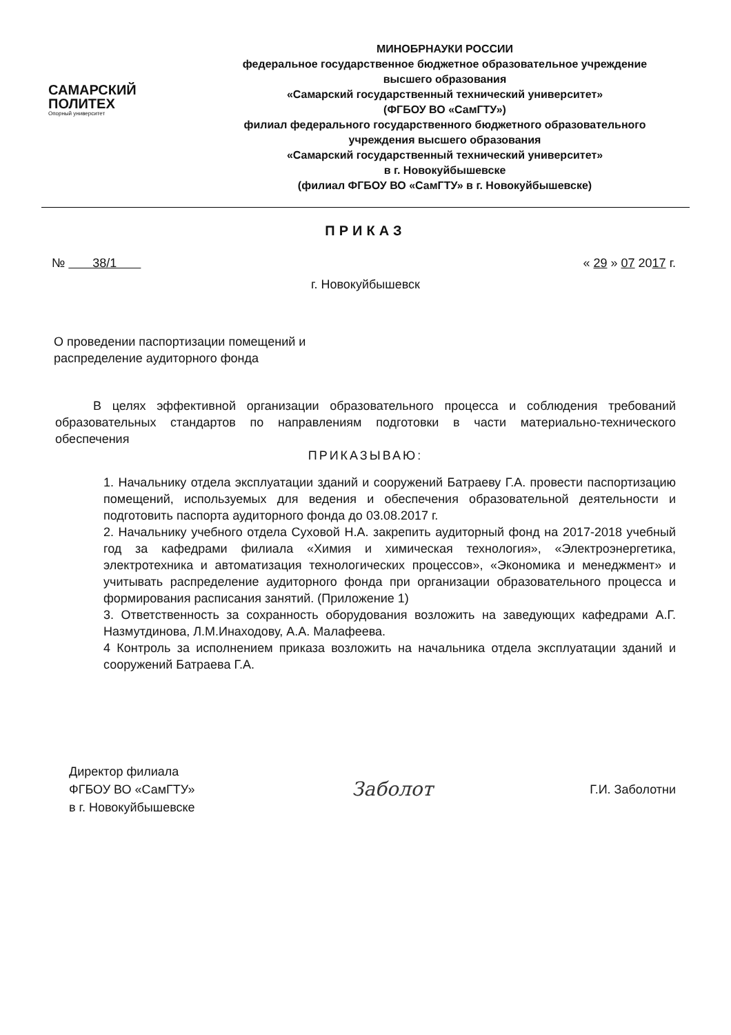САМАРСКИЙ
ПОЛИТЕХ
Опорный университет
МИНОБРНАУКИ РОССИИ
федеральное государственное бюджетное образовательное учреждение
высшего образования
«Самарский государственный технический университет»
(ФГБОУ ВО «СамГТУ»)
филиал федерального государственного бюджетного образовательного
учреждения высшего образования
«Самарский государственный технический университет»
в г. Новокуйбышевске
(филиал ФГБОУ ВО «СамГТУ» в г. Новокуйбышевске)
ПРИКАЗ
№ 38/1 « 29 » 07 2017 г.
г. Новокуйбышевск
О проведении паспортизации помещений и
распределение аудиторного фонда
В целях эффективной организации образовательного процесса и соблюдения требований образовательных стандартов по направлениям подготовки в части материально-технического обеспечения
ПРИКАЗЫВАЮ:
1. Начальнику отдела эксплуатации зданий и сооружений Батраеву Г.А. провести паспортизацию помещений, используемых для ведения и обеспечения образовательной деятельности и подготовить паспорта аудиторного фонда до 03.08.2017 г.
2. Начальнику учебного отдела Суховой Н.А. закрепить аудиторный фонд на 2017-2018 учебный год за кафедрами филиала «Химия и химическая технология», «Электроэнергетика, электротехника и автоматизация технологических процессов», «Экономика и менеджмент» и учитывать распределение аудиторного фонда при организации образовательного процесса и формирования расписания занятий. (Приложение 1)
3. Ответственность за сохранность оборудования возложить на заведующих кафедрами А.Г. Назмутдинова, Л.М.Инаходову, А.А. Малафеева.
4 Контроль за исполнением приказа возложить на начальника отдела эксплуатации зданий и сооружений Батраева Г.А.
Директор филиала
ФГБОУ ВО «СамГТУ»
в г. Новокуйбышевске
Заболот
Г.И. Заболотни